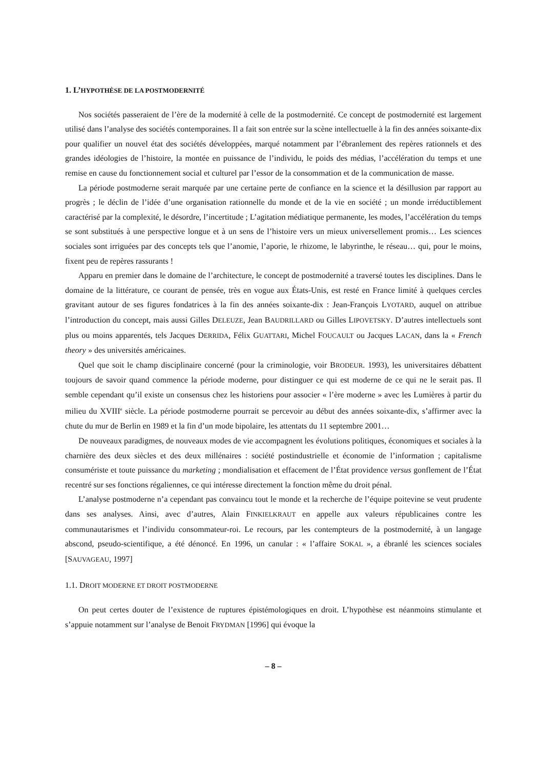1. L’HYPOTHÈSE DE LA POSTMODERNITÉ
Nos sociétés passeraient de l’ère de la modernité à celle de la postmodernité. Ce concept de postmodernité est largement utilisé dans l’analyse des sociétés contemporaines. Il a fait son entrée sur la scène intellectuelle à la fin des années soixante-dix pour qualifier un nouvel état des sociétés développées, marqué notamment par l’ébranlement des repères rationnels et des grandes idéologies de l’histoire, la montée en puissance de l’individu, le poids des médias, l’accélération du temps et une remise en cause du fonctionnement social et culturel par l’essor de la consommation et de la communication de masse.
La période postmoderne serait marquée par une certaine perte de confiance en la science et la désillusion par rapport au progrès ; le déclin de l’idée d’une organisation rationnelle du monde et de la vie en société ; un monde irréductiblement caractérisé par la complexité, le désordre, l’incertitude ; L’agitation médiatique permanente, les modes, l’accélération du temps se sont substitués à une perspective longue et à un sens de l’histoire vers un mieux universellement promis… Les sciences sociales sont irriguées par des concepts tels que l’anomie, l’aporie, le rhizome, le labyrinthe, le réseau… qui, pour le moins, fixent peu de repères rassurants !
Apparu en premier dans le domaine de l’architecture, le concept de postmodernité a traversé toutes les disciplines. Dans le domaine de la littérature, ce courant de pensée, très en vogue aux États-Unis, est resté en France limité à quelques cercles gravitant autour de ses figures fondatrices à la fin des années soixante-dix : Jean-François LYOTARD, auquel on attribue l’introduction du concept, mais aussi Gilles DELEUZE, Jean BAUDRILLARD ou Gilles LIPOVETSKY. D’autres intellectuels sont plus ou moins apparentés, tels Jacques DERRIDA, Félix GUATTARI, Michel FOUCAULT ou Jacques LACAN, dans la « French theory » des universités américaines.
Quel que soit le champ disciplinaire concerné (pour la criminologie, voir BRODEUR. 1993), les universitaires débattent toujours de savoir quand commence la période moderne, pour distinguer ce qui est moderne de ce qui ne le serait pas. Il semble cependant qu’il existe un consensus chez les historiens pour associer « l’ère moderne » avec les Lumières à partir du milieu du XVIII<sup>e</sup> siècle. La période postmoderne pourrait se percevoir au début des années soixante-dix, s’affirmer avec la chute du mur de Berlin en 1989 et la fin d’un mode bipolaire, les attentats du 11 septembre 2001…
De nouveaux paradigmes, de nouveaux modes de vie accompagnent les évolutions politiques, économiques et sociales à la charnière des deux siècles et des deux millénaires : société postindustrielle et économie de l’information ; capitalisme consumériste et toute puissance du marketing ; mondialisation et effacement de l’État providence versus gonflement de l’État recentré sur ses fonctions régaliennes, ce qui intéresse directement la fonction même du droit pénal.
L’analyse postmoderne n’a cependant pas convaincu tout le monde et la recherche de l’équipe poitevine se veut prudente dans ses analyses. Ainsi, avec d’autres, Alain FINKIELKRAUT en appelle aux valeurs républicaines contre les communautarismes et l’individu consommateur-roi. Le recours, par les contempteurs de la postmodernité, à un langage abscond, pseudo-scientifique, a été dénoncé. En 1996, un canular : « l’affaire SOKAL », a ébranlé les sciences sociales [SAUVAGEAU, 1997]
1.1. DROIT MODERNE ET DROIT POSTMODERNE
On peut certes douter de l’existence de ruptures épistémologiques en droit. L’hypothèse est néanmoins stimulante et s’appuie notamment sur l’analyse de Benoit FRYDMAN [1996] qui évoque la
– 8 –